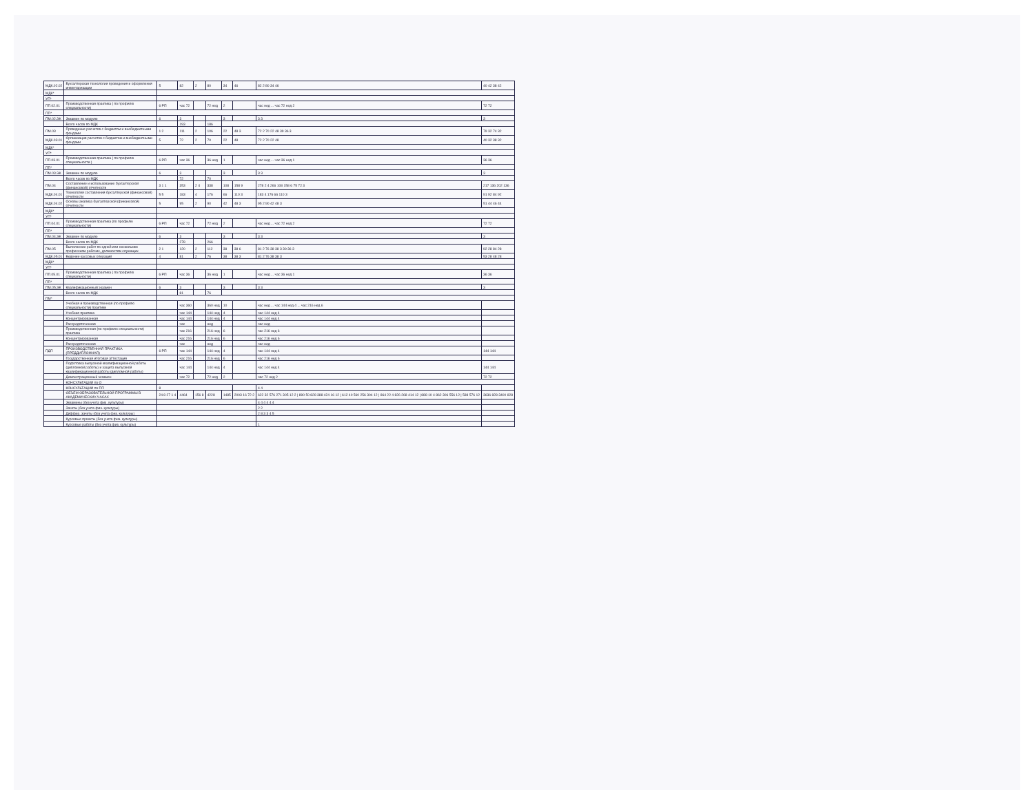| МДК.02.02 | Бухгалтерская технология проведения и оформления инвентаризации | 5 | 82 | 2 | 80 | 34 | 46 | 82 2 80 34 46 | 40 42 38 42 |
| МДК* | | | | | | | | | |
| УП* | | | | | | | | | |
| ПП.02.01 | Производственная практика ( по профилю специальности) | 6 РП | час 72 | | 72 нед | 2 | | час нед ... час 72 нед 2 | 72 72 |
| ПП* | | | | | | | | | |
| ПМ.02.ЭК | Экзамен по модулю | 6 | 3 | | | 3 | | 3 3 | 3 |
| | Всего часов по МДК | | 193 | | 186 | | | | |
| ПМ.03 | Проведение расчетов с бюджетом и внебюджетными фондами | 1 2 | 111 | 2 | 106 | 22 | 48 3 | 72 2 70 22 48 39 36 3 | 79 32 74 32 |
| МДК.03.01 | Организация расчетов с бюджетом и внебюджетными фондами | 5 | 72 | 2 | 70 | 22 | 48 | 72 2 70 22 48 | 40 32 38 32 |
| МДК* | | | | | | | | | |
| УП* | | | | | | | | | |
| ПП.03.01 | Производственная практика ( по профилю специальности ) | 6 РП | час 36 | | 36 нед | 1 | | час нед ... час 36 нед 1 | 36 36 |
| ПП* | | | | | | | | | |
| ПМ.03.ЭК | Экзамен по модулю | 6 | 3 | | | 3 | | 3 3 | 3 |
| | Всего часов по МДК | | 72 | | 70 | | | | |
| ПМ.04 | Составление и использование бухгалтерской (финансовой) отчетности | 3 1 1 | 353 | 2 4 | 338 | 108 | 158 9 | 278 2 4 266 108 158 6 75 72 3 | 217 136 202 136 |
| МДК.04.01 | Технология составления бухгалтерской (финансовой) отчетности | 5 5 | 183 | 4 | 176 | 66 | 110 3 | 183 4 176 66 110 3 | 91 92 84 92 |
| МДК.04.02 | Основы анализа бухгалтерской (финансовой) отчетности | 5 | 95 | 2 | 90 | 42 | 48 3 | 95 2 90 42 48 3 | 51 44 46 44 |
| МДК* | | | | | | | | | |
| УП* | | | | | | | | | |
| ПП.04.01 | Производственная практика (по профилю специальности) | 6 РП | час 72 | | 72 нед | 2 | | час нед ... час 72 нед 2 | 72 72 |
| ПП* | | | | | | | | | |
| ПМ.04.ЭК | Экзамен по модулю | 6 | 3 | | | 3 | | 3 3 | 3 |
| | Всего часов по МДК | | 278 | | 266 | | | | |
| ПМ.05 | Выполнение работ по одной или нескольким профессиям рабочих, должностям служащих | 2 1 | 120 | 2 | 112 | 38 | 38 6 | 81 2 76 38 38 3 39 36 3 | 92 28 84 28 |
| МДК.05.01 | Ведение кассовых операций | 4 | 81 | 2 | 76 | 38 | 38 3 | 81 2 76 38 38 3 | 53 28 48 28 |
| МДК* | | | | | | | | | |
| УП* | | | | | | | | | |
| ПП.05.01 | Производственная практика ( по профилю специальности) | 6 РП | час 36 | | 36 нед | 1 | | час нед ... час 36 нед 1 | 36 36 |
| ПП* | | | | | | | | | |
| ПМ.05.ЭК | Квалификационный экзамен | 6 | 3 | | | 3 | | 3 3 | 3 |
| | Всего часов по МДК | | 81 | | 76 | | | | |
| ПМ* | | | | | | | | | |
| | Учебная и производственная (по профилю специальности) практики | | час 360 | | 360 нед | 10 | | час нед ... час 144 нед 4 ... час 216 нед 6 | |
| | Учебная практика | | час 144 | | 144 нед | 4 | | час 144 нед 4 | |
| | Концентрированная | | час 144 | | 144 нед | 4 | | час 144 нед 4 | |
| | Рассредоточенная | | час | | нед | | | час нед | |
| | Производственная (по профилю специальности) практика | | час 216 | | 216 нед | 6 | | час 216 нед 6 | |
| | Концентрированная | | час 216 | | 216 нед | 6 | | час 216 нед 6 | |
| | Рассредоточенная | | час | | нед | | | час нед | |
| ПДП | ПРОИЗВОДСТВЕННАЯ ПРАКТИКА (ПРЕДДИПЛОМНАЯ) | 6 РП | час 144 | | 144 нед | 4 | | час 144 нед 4 | 144 144 |
| | Государственная итоговая аттестация | | час 216 | | 216 нед | 6 | | час 216 нед 6 | |
| | Подготовка выпускной квалификационной работы (дипломной работы) и защита выпускной квалификационной работы (дипломной работы) | | час 144 | | 144 нед | 4 | | час 144 нед 4 | 144 144 |
| | Демонстрационный экзамен | | час 72 | | 72 нед | 2 | | час 72 нед 2 | 72 72 |
| | КОНСУЛЬТАЦИИ по О | | | | | | | | |
| | КОНСУЛЬТАЦИИ по ПП | 8 | | | | | | 4 4 | |
| | ОБЪЕМ ОБРАЗОВАТЕЛЬНОЙ ПРОГРАММЫ В АКАДЕМИЧЕСКИХ ЧАСАХ | 24 8 27 1 4 | 4464 | 156 8 | 4228 | 1485 | 2003 16 72 2 | 622 32 576 271 305 12 2 / 890 50 828 388 424 16 12 / 612 40 560 256 304 12 / 864 22 4 826 268 414 12 / 888 10 4 862 306 556 12 / 588 576 12 | 3636 828 3400 828 |
| | Экзамены (без учета физ. культуры) | | | | | | | 4 4 4 4 4 4 | |
| | Зачеты (без учета физ. культуры) | | | | | | | 2 2 | |
| | Диффер. зачеты (без учета физ. культуры) | | | | | | | 2 8 3 3 4 5 | |
| | Курсовые проекты (без учета физ. культуры) | | | | | | | | |
| | Курсовые работы (без учета физ. культуры) | | | | | | | 1 | |